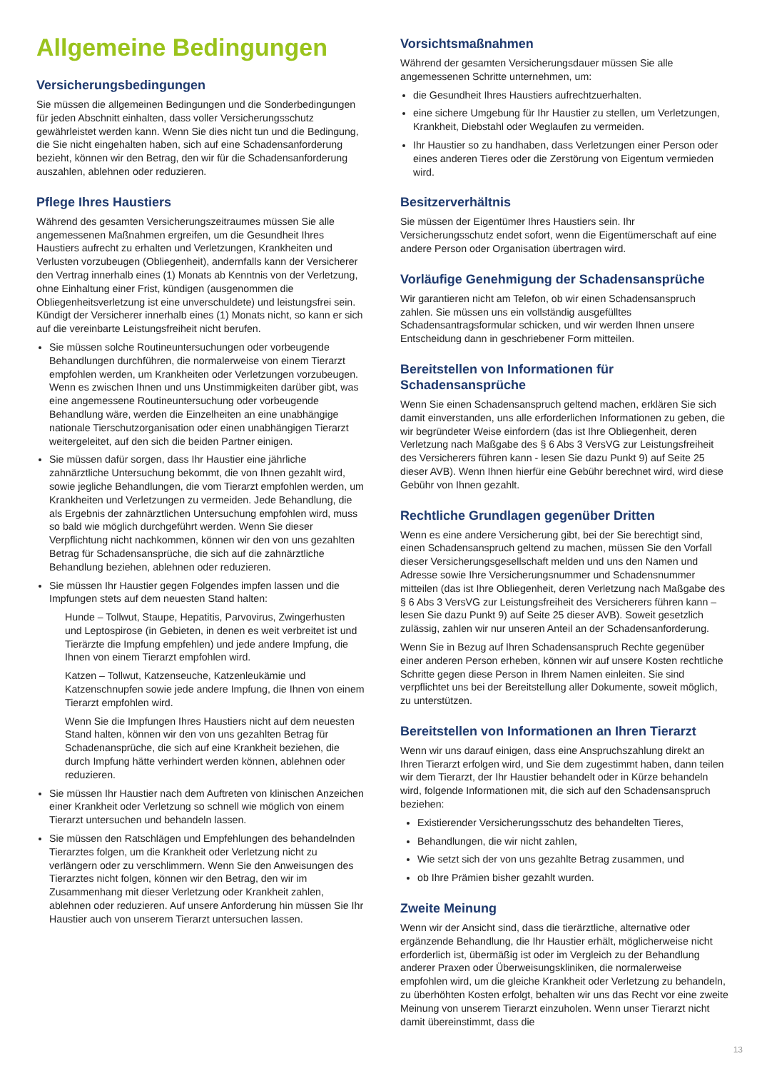Allgemeine Bedingungen
Versicherungsbedingungen
Sie müssen die allgemeinen Bedingungen und die Sonderbedingungen für jeden Abschnitt einhalten, dass voller Versicherungsschutz gewährleistet werden kann. Wenn Sie dies nicht tun und die Bedingung, die Sie nicht eingehalten haben, sich auf eine Schadensanforderung bezieht, können wir den Betrag, den wir für die Schadensanforderung auszahlen, ablehnen oder reduzieren.
Pflege Ihres Haustiers
Während des gesamten Versicherungszeitraumes müssen Sie alle angemessenen Maßnahmen ergreifen, um die Gesundheit Ihres Haustiers aufrecht zu erhalten und Verletzungen, Krankheiten und Verlusten vorzubeugen (Obliegenheit), andernfalls kann der Versicherer den Vertrag innerhalb eines (1) Monats ab Kenntnis von der Verletzung, ohne Einhaltung einer Frist, kündigen (ausgenommen die Obliegenheitsverletzung ist eine unverschuldete) und leistungsfrei sein. Kündigt der Versicherer innerhalb eines (1) Monats nicht, so kann er sich auf die vereinbarte Leistungsfreiheit nicht berufen.
Sie müssen solche Routineuntersuchungen oder vorbeugende Behandlungen durchführen, die normalerweise von einem Tierarzt empfohlen werden, um Krankheiten oder Verletzungen vorzubeugen. Wenn es zwischen Ihnen und uns Unstimmigkeiten darüber gibt, was eine angemessene Routineuntersuchung oder vorbeugende Behandlung wäre, werden die Einzelheiten an eine unabhängige nationale Tierschutzorganisation oder einen unabhängigen Tierarzt weitergeleitet, auf den sich die beiden Partner einigen.
Sie müssen dafür sorgen, dass Ihr Haustier eine jährliche zahnärztliche Untersuchung bekommt, die von Ihnen gezahlt wird, sowie jegliche Behandlungen, die vom Tierarzt empfohlen werden, um Krankheiten und Verletzungen zu vermeiden. Jede Behandlung, die als Ergebnis der zahnärztlichen Untersuchung empfohlen wird, muss so bald wie möglich durchgeführt werden. Wenn Sie dieser Verpflichtung nicht nachkommen, können wir den von uns gezahlten Betrag für Schadensansprüche, die sich auf die zahnärztliche Behandlung beziehen, ablehnen oder reduzieren.
Sie müssen Ihr Haustier gegen Folgendes impfen lassen und die Impfungen stets auf dem neuesten Stand halten:
Hunde – Tollwut, Staupe, Hepatitis, Parvovirus, Zwingerhusten und Leptospirose (in Gebieten, in denen es weit verbreitet ist und Tierärzte die Impfung empfehlen) und jede andere Impfung, die Ihnen von einem Tierarzt empfohlen wird.
Katzen – Tollwut, Katzenseuche, Katzenleukämie und Katzenschnupfen sowie jede andere Impfung, die Ihnen von einem Tierarzt empfohlen wird.
Wenn Sie die Impfungen Ihres Haustiers nicht auf dem neuesten Stand halten, können wir den von uns gezahlten Betrag für Schadenansprüche, die sich auf eine Krankheit beziehen, die durch Impfung hätte verhindert werden können, ablehnen oder reduzieren.
Sie müssen Ihr Haustier nach dem Auftreten von klinischen Anzeichen einer Krankheit oder Verletzung so schnell wie möglich von einem Tierarzt untersuchen und behandeln lassen.
Sie müssen den Ratschlägen und Empfehlungen des behandelnden Tierarztes folgen, um die Krankheit oder Verletzung nicht zu verlängern oder zu verschlimmern. Wenn Sie den Anweisungen des Tierarztes nicht folgen, können wir den Betrag, den wir im Zusammenhang mit dieser Verletzung oder Krankheit zahlen, ablehnen oder reduzieren. Auf unsere Anforderung hin müssen Sie Ihr Haustier auch von unserem Tierarzt untersuchen lassen.
Vorsichtsmaßnahmen
Während der gesamten Versicherungsdauer müssen Sie alle angemessenen Schritte unternehmen, um:
die Gesundheit Ihres Haustiers aufrechtzuerhalten.
eine sichere Umgebung für Ihr Haustier zu stellen, um Verletzungen, Krankheit, Diebstahl oder Weglaufen zu vermeiden.
Ihr Haustier so zu handhaben, dass Verletzungen einer Person oder eines anderen Tieres oder die Zerstörung von Eigentum vermieden wird.
Besitzerverhältnis
Sie müssen der Eigentümer Ihres Haustiers sein. Ihr Versicherungsschutz endet sofort, wenn die Eigentümerschaft auf eine andere Person oder Organisation übertragen wird.
Vorläufige Genehmigung der Schadensansprüche
Wir garantieren nicht am Telefon, ob wir einen Schadensanspruch zahlen. Sie müssen uns ein vollständig ausgefülltes Schadensantragsformular schicken, und wir werden Ihnen unsere Entscheidung dann in geschriebener Form mitteilen.
Bereitstellen von Informationen für Schadensansprüche
Wenn Sie einen Schadensanspruch geltend machen, erklären Sie sich damit einverstanden, uns alle erforderlichen Informationen zu geben, die wir begründeter Weise einfordern (das ist Ihre Obliegenheit, deren Verletzung nach Maßgabe des § 6 Abs 3 VersVG zur Leistungsfreiheit des Versicherers führen kann - lesen Sie dazu Punkt 9) auf Seite 25 dieser AVB). Wenn Ihnen hierfür eine Gebühr berechnet wird, wird diese Gebühr von Ihnen gezahlt.
Rechtliche Grundlagen gegenüber Dritten
Wenn es eine andere Versicherung gibt, bei der Sie berechtigt sind, einen Schadensanspruch geltend zu machen, müssen Sie den Vorfall dieser Versicherungsgesellschaft melden und uns den Namen und Adresse sowie Ihre Versicherungsnummer und Schadensnummer mitteilen (das ist Ihre Obliegenheit, deren Verletzung nach Maßgabe des § 6 Abs 3 VersVG zur Leistungsfreiheit des Versicherers führen kann – lesen Sie dazu Punkt 9) auf Seite 25 dieser AVB). Soweit gesetzlich zulässig, zahlen wir nur unseren Anteil an der Schadensanforderung.
Wenn Sie in Bezug auf Ihren Schadensanspruch Rechte gegenüber einer anderen Person erheben, können wir auf unsere Kosten rechtliche Schritte gegen diese Person in Ihrem Namen einleiten. Sie sind verpflichtet uns bei der Bereitstellung aller Dokumente, soweit möglich, zu unterstützen.
Bereitstellen von Informationen an Ihren Tierarzt
Wenn wir uns darauf einigen, dass eine Anspruchszahlung direkt an Ihren Tierarzt erfolgen wird, und Sie dem zugestimmt haben, dann teilen wir dem Tierarzt, der Ihr Haustier behandelt oder in Kürze behandeln wird, folgende Informationen mit, die sich auf den Schadensanspruch beziehen:
Existierender Versicherungsschutz des behandelten Tieres,
Behandlungen, die wir nicht zahlen,
Wie setzt sich der von uns gezahlte Betrag zusammen, und
ob Ihre Prämien bisher gezahlt wurden.
Zweite Meinung
Wenn wir der Ansicht sind, dass die tierärztliche, alternative oder ergänzende Behandlung, die Ihr Haustier erhält, möglicherweise nicht erforderlich ist, übermäßig ist oder im Vergleich zu der Behandlung anderer Praxen oder Überweisungskliniken, die normalerweise empfohlen wird, um die gleiche Krankheit oder Verletzung zu behandeln, zu überhöhten Kosten erfolgt, behalten wir uns das Recht vor eine zweite Meinung von unserem Tierarzt einzuholen. Wenn unser Tierarzt nicht damit übereinstimmt, dass die
13